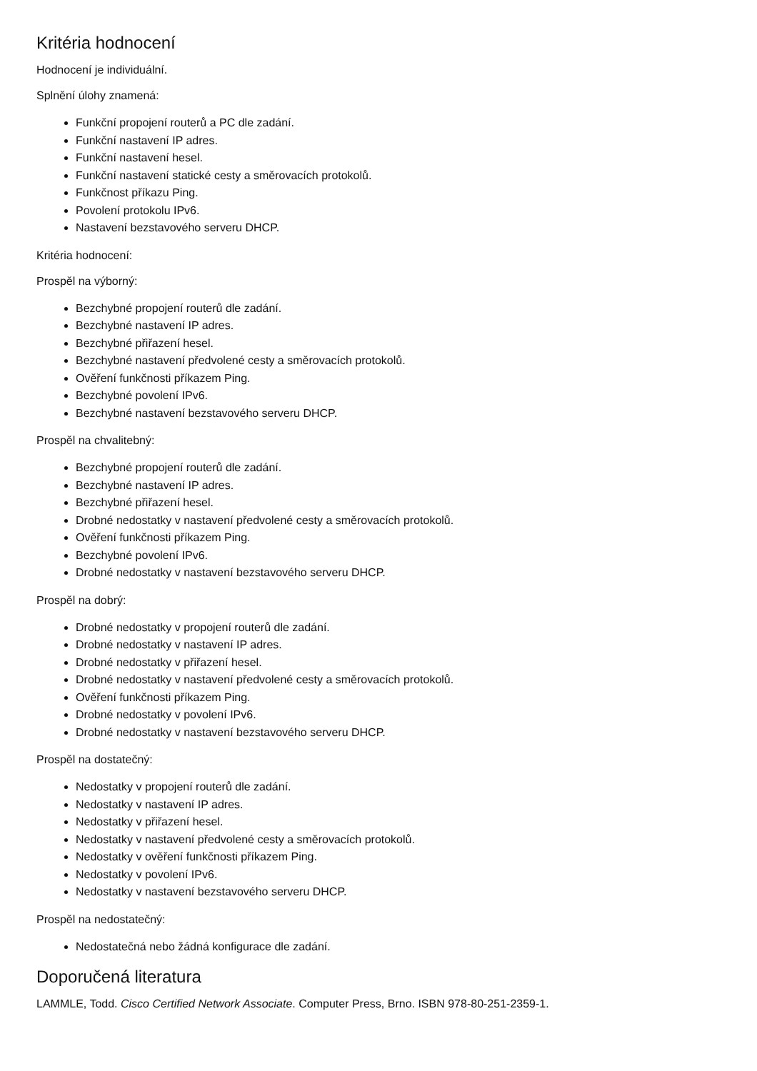Kritéria hodnocení
Hodnocení je individuální.
Splnění úlohy znamená:
Funkční propojení routerů a PC dle zadání.
Funkční nastavení IP adres.
Funkční nastavení hesel.
Funkční nastavení statické cesty a směrovacích protokolů.
Funkčnost příkazu Ping.
Povolení protokolu IPv6.
Nastavení bezstavového serveru DHCP.
Kritéria hodnocení:
Prospěl na výborný:
Bezchybné propojení routerů dle zadání.
Bezchybné nastavení IP adres.
Bezchybné přiřazení hesel.
Bezchybné nastavení předvolené cesty a směrovacích protokolů.
Ověření funkčnosti příkazem Ping.
Bezchybné povolení IPv6.
Bezchybné nastavení bezstavového serveru DHCP.
Prospěl na chvalitebný:
Bezchybné propojení routerů dle zadání.
Bezchybné nastavení IP adres.
Bezchybné přiřazení hesel.
Drobné nedostatky v nastavení předvolené cesty a směrovacích protokolů.
Ověření funkčnosti příkazem Ping.
Bezchybné povolení IPv6.
Drobné nedostatky v nastavení bezstavového serveru DHCP.
Prospěl na dobrý:
Drobné nedostatky v propojení routerů dle zadání.
Drobné nedostatky v nastavení IP adres.
Drobné nedostatky v přiřazení hesel.
Drobné nedostatky v nastavení předvolené cesty a směrovacích protokolů.
Ověření funkčnosti příkazem Ping.
Drobné nedostatky v povolení IPv6.
Drobné nedostatky v nastavení bezstavového serveru DHCP.
Prospěl na dostatečný:
Nedostatky v propojení routerů dle zadání.
Nedostatky v nastavení IP adres.
Nedostatky v přiřazení hesel.
Nedostatky v nastavení předvolené cesty a směrovacích protokolů.
Nedostatky v ověření funkčnosti příkazem Ping.
Nedostatky v povolení IPv6.
Nedostatky v nastavení bezstavového serveru DHCP.
Prospěl na nedostatečný:
Nedostatečná nebo žádná konfigurace dle zadání.
Doporučená literatura
LAMMLE, Todd. Cisco Certified Network Associate. Computer Press, Brno. ISBN 978-80-251-2359-1.